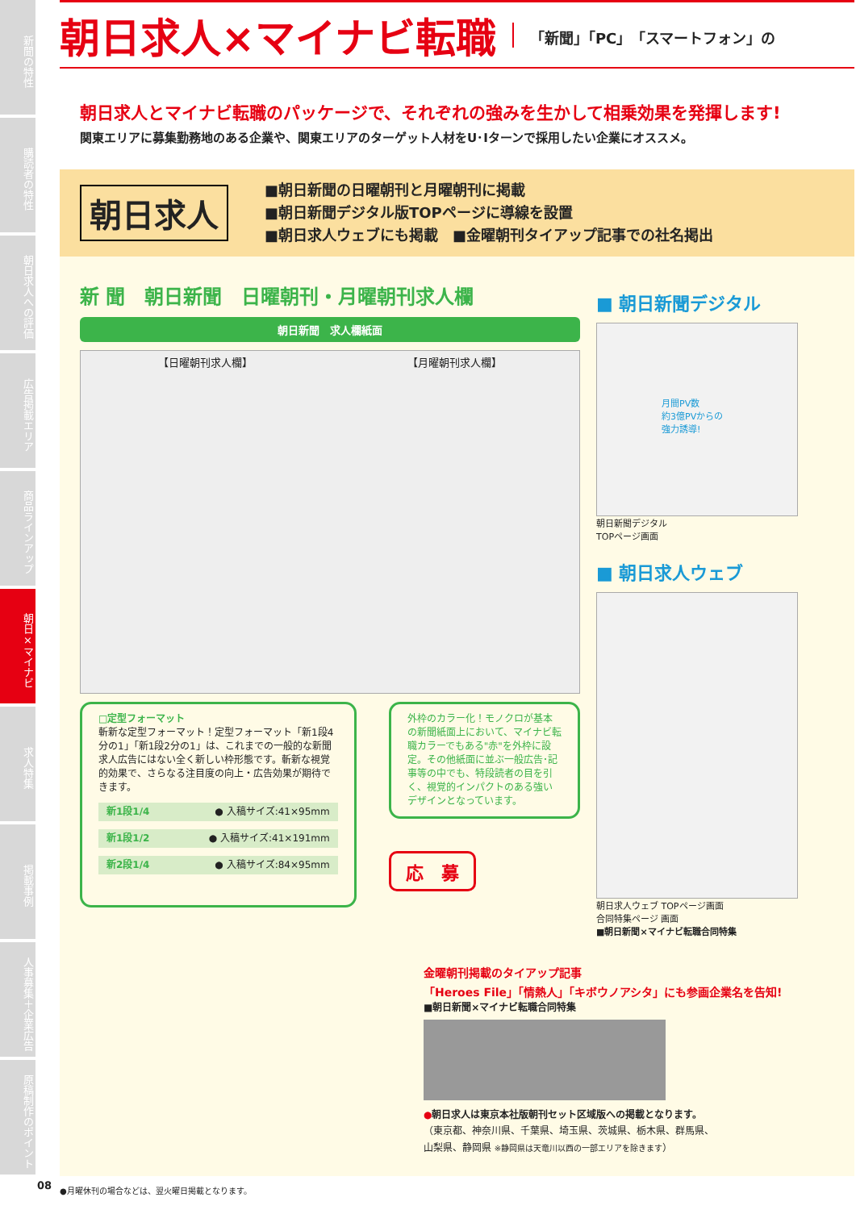新聞の特性
購読者の特性
朝日求人への評価
広告掲載エリア
商品ラインアップ
朝日×マイナビ
求人特集
掲載事例
人事募集＋企業広告
原稿制作のポイント
朝日求人×マイナビ転職
「新聞」「PC」「スマートフォン」の
朝日求人とマイナビ転職のパッケージで、それぞれの強みを生かして相乗効果を発揮します!
関東エリアに募集勤務地のある企業や、関東エリアのターゲット人材をU･Iターンで採用したい企業にオススメ。
朝日求人
■朝日新聞の日曜朝刊と月曜朝刊に掲載
■朝日新聞デジタル版TOPページに導線を設置
■朝日求人ウェブにも掲載　■金曜朝刊タイアップ記事での社名掲出
新 聞　朝日新聞　日曜朝刊・月曜朝刊求人欄
朝日新聞　求人欄紙面
【日曜朝刊求人欄】 【月曜朝刊求人欄】
□定型フォーマット
斬新な定型フォーマット！定型フォーマット「新1段4分の1」「新1段2分の1」は、これまでの一般的な新聞求人広告にはない全く新しい枠形態です。斬新な視覚的効果で、さらなる注目度の向上・広告効果が期待できます。
新1段1/4 ● 入稿サイズ:41×95mm
新1段1/2 ● 入稿サイズ:41×191mm
新2段1/4 ● 入稿サイズ:84×95mm
外枠のカラー化！モノクロが基本の新聞紙面上において、マイナビ転職カラーでもある"赤"を外枠に設定。その他紙面に並ぶ一般広告･記事等の中でも、特段読者の目を引く、視覚的インパクトのある強いデザインとなっています。
応　募
■ 朝日新聞デジタル
月間PV数
約3億PVからの
強力誘導!
朝日新聞デジタル
TOPページ画面
■ 朝日求人ウェブ
朝日求人ウェブ TOPページ画面
合同特集ページ 画面
■朝日新聞×マイナビ転職合同特集
金曜朝刊掲載のタイアップ記事
「Heroes File」「情熱人」「キボウノアシタ」にも参画企業名を告知!
■朝日新聞×マイナビ転職合同特集
●朝日求人は東京本社版朝刊セット区域版への掲載となります。
（東京都、神奈川県、千葉県、埼玉県、茨城県、栃木県、群馬県、
山梨県、静岡県 ※静岡県は天竜川以西の一部エリアを除きます）
●月曜休刊の場合などは、翌火曜日掲載となります。
08